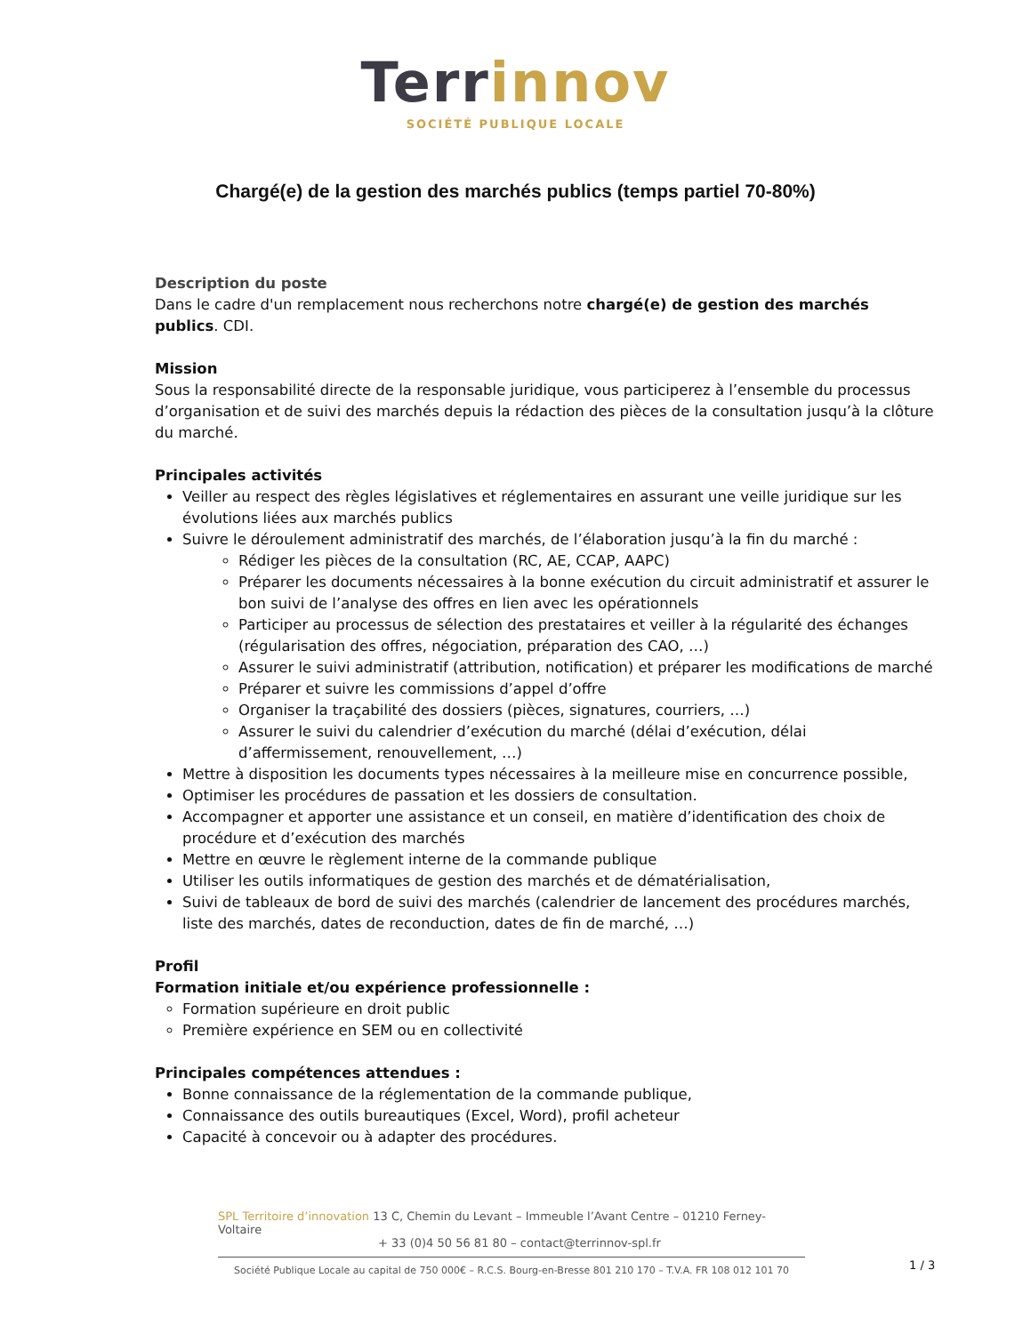Terr innov
SOCIÉTÉ PUBLIQUE LOCALE
Chargé(e) de la gestion des marchés publics (temps partiel 70-80%)
Description du poste
Dans le cadre d'un remplacement nous recherchons notre chargé(e) de gestion des marchés publics. CDI.
Mission
Sous la responsabilité directe de la responsable juridique, vous participerez à l’ensemble du processus d’organisation et de suivi des marchés depuis la rédaction des pièces de la consultation jusqu’à la clôture du marché.
Principales activités
Veiller au respect des règles législatives et réglementaires en assurant une veille juridique sur les évolutions liées aux marchés publics
Suivre le déroulement administratif des marchés, de l’élaboration jusqu’à la fin du marché :
Rédiger les pièces de la consultation (RC, AE, CCAP, AAPC)
Préparer les documents nécessaires à la bonne exécution du circuit administratif et assurer le bon suivi de l’analyse des offres en lien avec les opérationnels
Participer au processus de sélection des prestataires et veiller à la régularité des échanges (régularisation des offres, négociation, préparation des CAO, …)
Assurer le suivi administratif (attribution, notification) et préparer les modifications de marché
Préparer et suivre les commissions d’appel d’offre
Organiser la traçabilité des dossiers (pièces, signatures, courriers, …)
Assurer le suivi du calendrier d’exécution du marché (délai d’exécution, délai d’affermissement, renouvellement, …)
Mettre à disposition les documents types nécessaires à la meilleure mise en concurrence possible,
Optimiser les procédures de passation et les dossiers de consultation.
Accompagner et apporter une assistance et un conseil, en matière d’identification des choix de procédure et d’exécution des marchés
Mettre en œuvre le règlement interne de la commande publique
Utiliser les outils informatiques de gestion des marchés et de dématérialisation,
Suivi de tableaux de bord de suivi des marchés (calendrier de lancement des procédures marchés, liste des marchés, dates de reconduction, dates de fin de marché, …)
Profil
Formation initiale et/ou expérience professionnelle :
Formation supérieure en droit public
Première expérience en SEM ou en collectivité
Principales compétences attendues :
Bonne connaissance de la réglementation de la commande publique,
Connaissance des outils bureautiques (Excel, Word), profil acheteur
Capacité à concevoir ou à adapter des procédures.
SPL Territoire d’innovation 13 C, Chemin du Levant – Immeuble l’Avant Centre – 01210 Ferney-Voltaire
+ 33 (0)4 50 56 81 80 – contact@terrinnov-spl.fr
Société Publique Locale au capital de 750 000€ – R.C.S. Bourg-en-Bresse 801 210 170 – T.V.A. FR 108 012 101 70
1 / 3